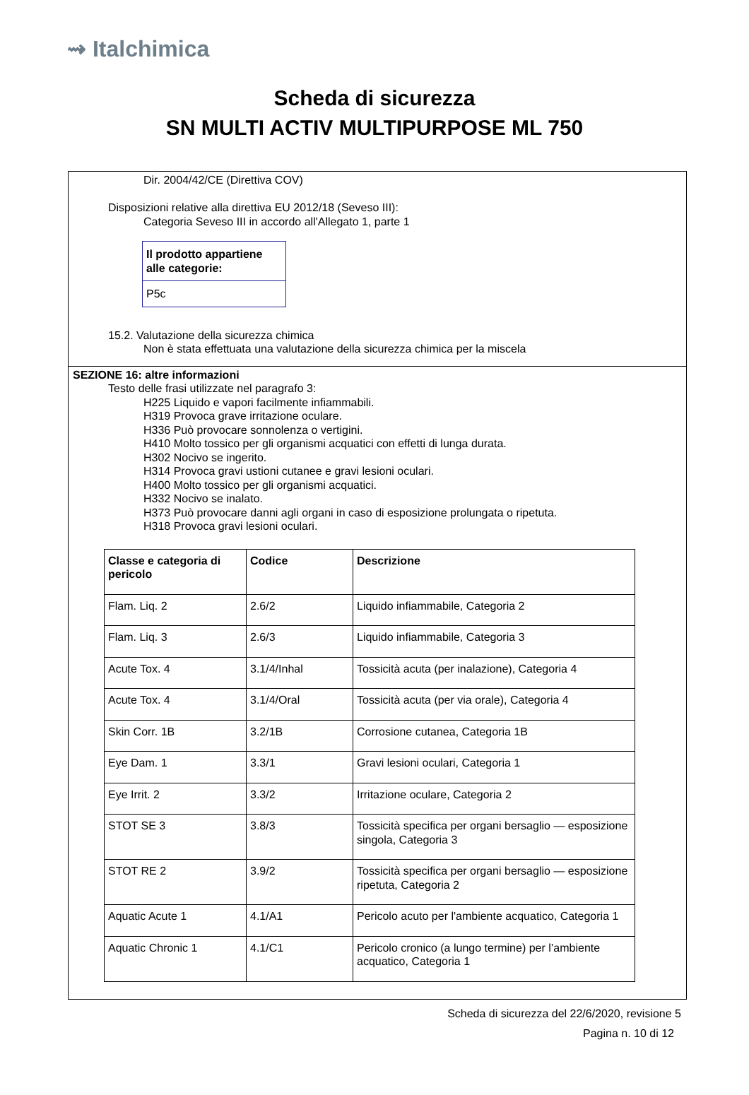⇝ Italchimica
Scheda di sicurezza
SN MULTI ACTIV MULTIPURPOSE ML 750
Dir. 2004/42/CE (Direttiva COV)
Disposizioni relative alla direttiva EU 2012/18 (Seveso III):
Categoria Seveso III in accordo all'Allegato 1, parte 1
| Il prodotto appartiene alle categorie: |
| P5c |
15.2. Valutazione della sicurezza chimica
Non è stata effettuata una valutazione della sicurezza chimica per la miscela
SEZIONE 16: altre informazioni
Testo delle frasi utilizzate nel paragrafo 3:
H225 Liquido e vapori facilmente infiammabili.
H319 Provoca grave irritazione oculare.
H336 Può provocare sonnolenza o vertigini.
H410 Molto tossico per gli organismi acquatici con effetti di lunga durata.
H302 Nocivo se ingerito.
H314 Provoca gravi ustioni cutanee e gravi lesioni oculari.
H400 Molto tossico per gli organismi acquatici.
H332 Nocivo se inalato.
H373 Può provocare danni agli organi in caso di esposizione prolungata o ripetuta.
H318 Provoca gravi lesioni oculari.
| Classe e categoria di pericolo | Codice | Descrizione |
| --- | --- | --- |
| Flam. Liq. 2 | 2.6/2 | Liquido infiammabile, Categoria 2 |
| Flam. Liq. 3 | 2.6/3 | Liquido infiammabile, Categoria 3 |
| Acute Tox. 4 | 3.1/4/Inhal | Tossicità acuta (per inalazione), Categoria 4 |
| Acute Tox. 4 | 3.1/4/Oral | Tossicità acuta (per via orale), Categoria 4 |
| Skin Corr. 1B | 3.2/1B | Corrosione cutanea, Categoria 1B |
| Eye Dam. 1 | 3.3/1 | Gravi lesioni oculari, Categoria 1 |
| Eye Irrit. 2 | 3.3/2 | Irritazione oculare, Categoria 2 |
| STOT SE 3 | 3.8/3 | Tossicità specifica per organi bersaglio — esposizione singola, Categoria 3 |
| STOT RE 2 | 3.9/2 | Tossicità specifica per organi bersaglio — esposizione ripetuta, Categoria 2 |
| Aquatic Acute 1 | 4.1/A1 | Pericolo acuto per l'ambiente acquatico, Categoria 1 |
| Aquatic Chronic 1 | 4.1/C1 | Pericolo cronico (a lungo termine) per l’ambiente acquatico, Categoria 1 |
Scheda di sicurezza del 22/6/2020, revisione 5
Pagina n. 10 di 12